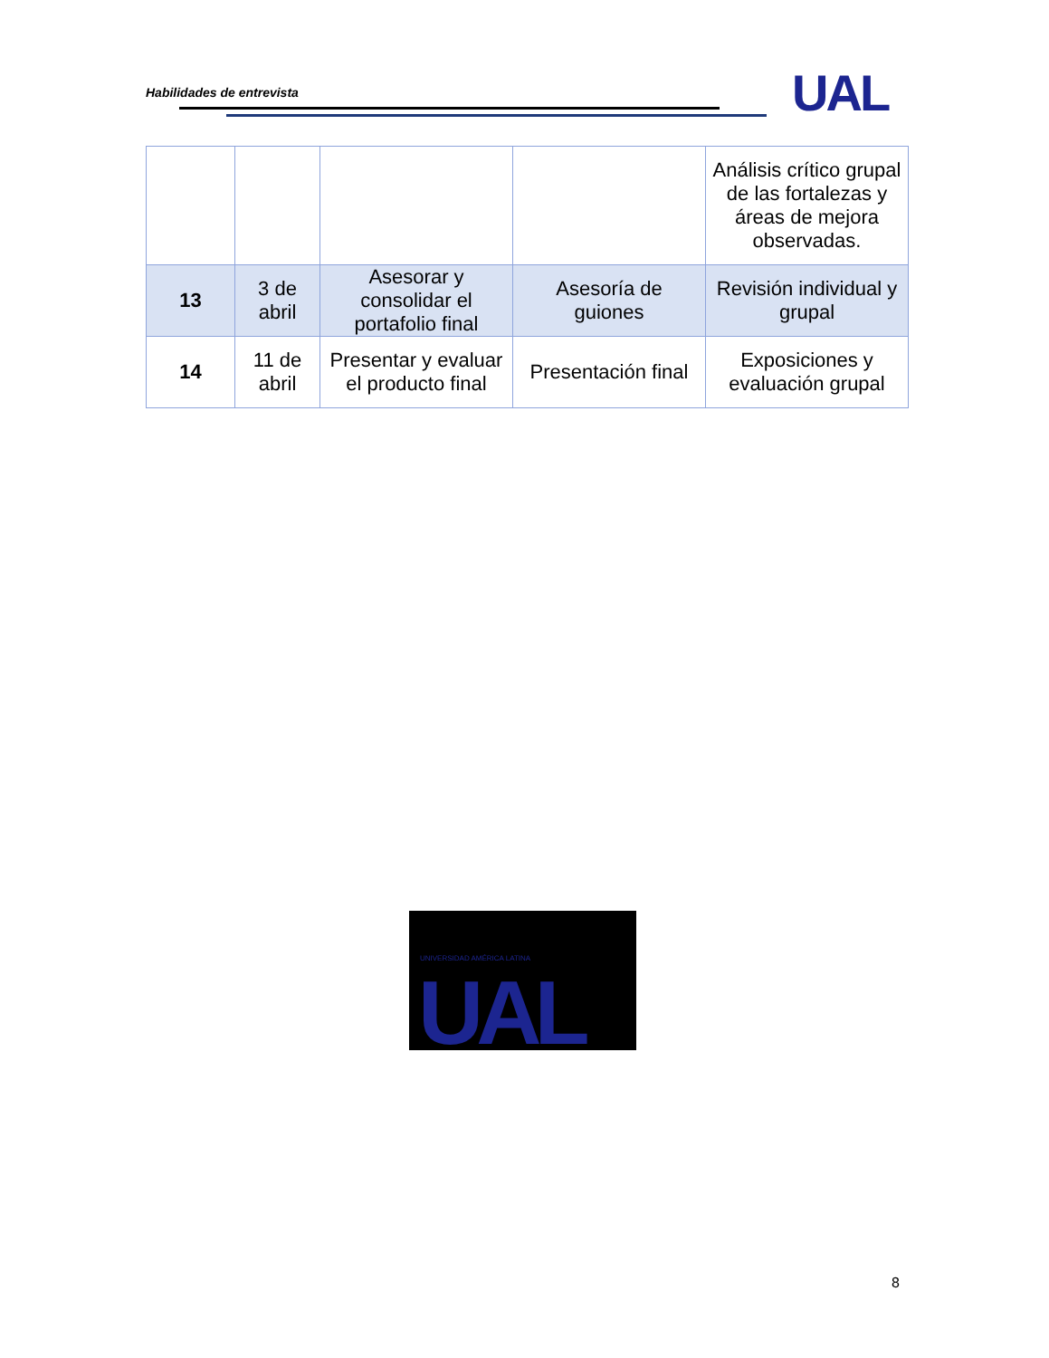Habilidades de entrevista UAL
| | | | | Análisis crítico grupal de las fortalezas y áreas de mejora observadas. |
| 13 | 3 de abril | Asesorar y consolidar el portafolio final | Asesoría de guiones | Revisión individual y grupal |
| 14 | 11 de abril | Presentar y evaluar el producto final | Presentación final | Exposiciones y evaluación grupal |
UNIVERSIDAD AMÉRICA LATINA
UAL
8